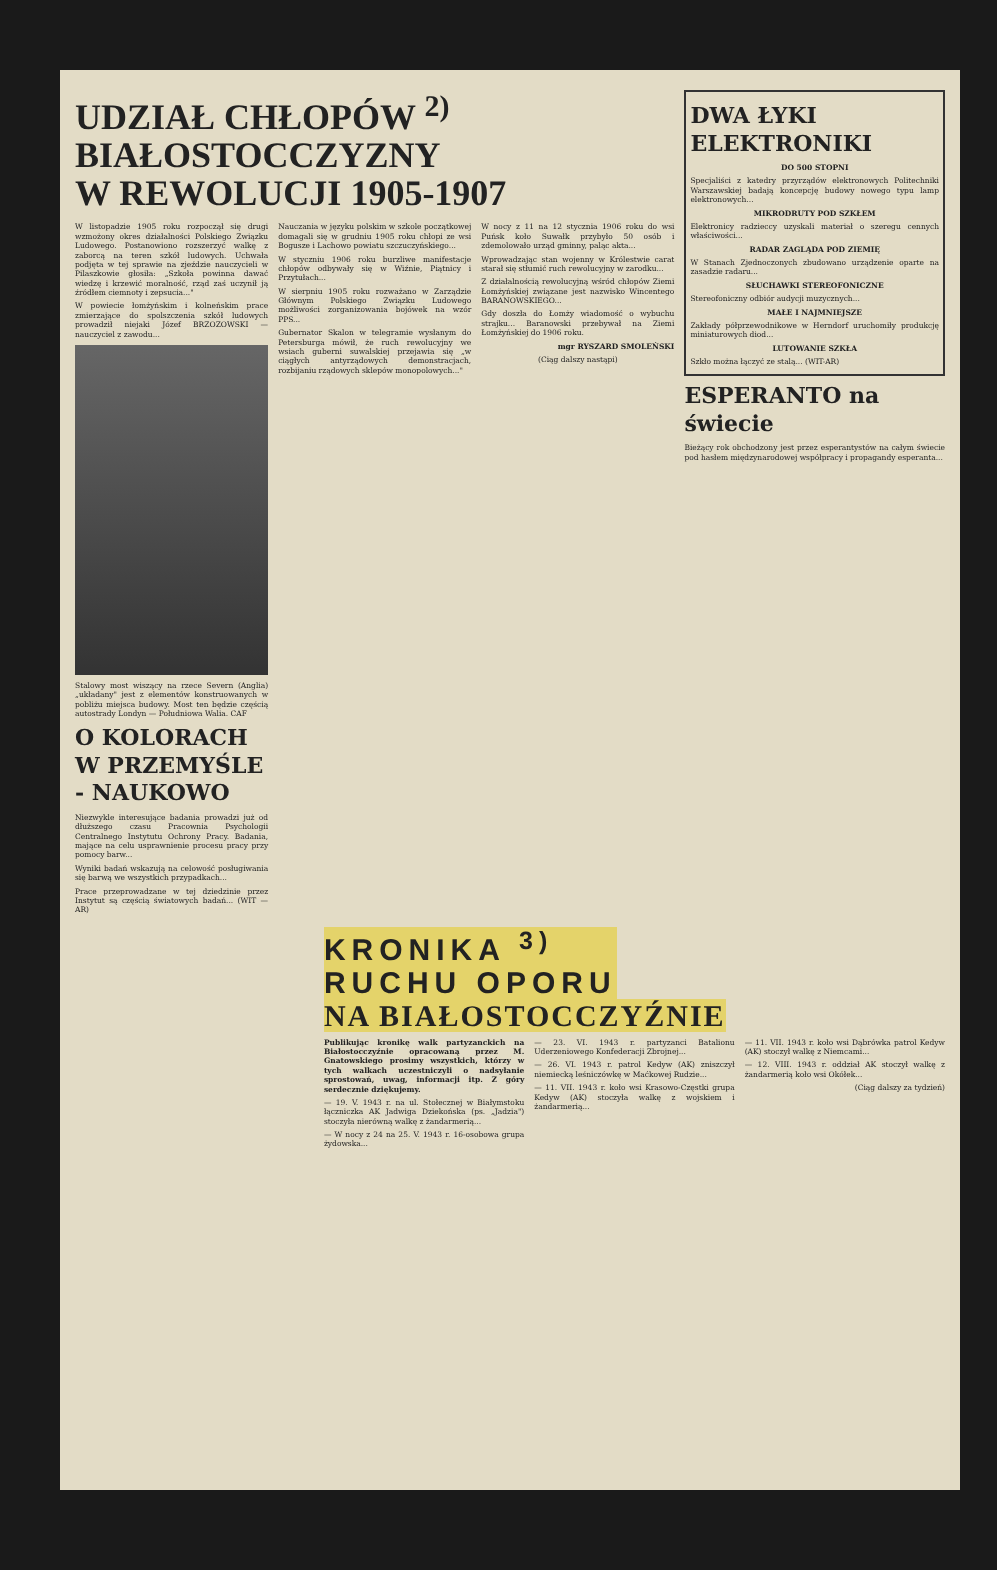UDZIAŁ CHŁOPÓW <sup>2)</sup>
BIAŁOSTOCCZYZNY
W REWOLUCJI 1905-1907
W listopadzie 1905 roku rozpoczął się drugi wzmożony okres działalności Polskiego Związku Ludowego. Postanowiono rozszerzyć walkę z zaborcą na teren szkół ludowych. Uchwała podjęta w tej sprawie na zjeździe nauczycieli w Pilaszkowie głosiła: „Szkoła powinna dawać wiedzę i krzewić moralność, rząd zaś uczynił ją źródłem ciemnoty i zepsucia..."
W powiecie łomżyńskim i kolneńskim prace zmierzające do spolszczenia szkół ludowych prowadził niejaki Józef BRZOZOWSKI — nauczyciel z zawodu...
Stalowy most wiszący na rzece Severn (Anglia) „układany" jest z elementów konstruowanych w pobliżu miejsca budowy. Most ten będzie częścią autostrady Londyn — Południowa Walia. CAF
O KOLORACH W PRZEMYŚLE - NAUKOWO
Niezwykle interesujące badania prowadzi już od dłuższego czasu Pracownia Psychologii Centralnego Instytutu Ochrony Pracy. Badania, mające na celu usprawnienie procesu pracy przy pomocy barw...
Wyniki badań wskazują na celowość posługiwania się barwą we wszystkich przypadkach...
Prace przeprowadzane w tej dziedzinie przez Instytut są częścią światowych badań... (WIT — AR)
Nauczania w języku polskim w szkole początkowej domagali się w grudniu 1905 roku chłopi ze wsi Bogusze i Lachowo powiatu szczuczyńskiego...
W styczniu 1906 roku burzliwe manifestacje chłopów odbywały się w Wiźnie, Piątnicy i Przytułach...
W sierpniu 1905 roku rozważano w Zarządzie Głównym Polskiego Związku Ludowego możliwości zorganizowania bojówek na wzór PPS...
Gubernator Skalon w telegramie wysłanym do Petersburga mówił, że ruch rewolucyjny we wsiach guberni suwalskiej przejawia się „w ciągłych antyrządowych demonstracjach, rozbijaniu rządowych sklepów monopolowych..."
W nocy z 11 na 12 stycznia 1906 roku do wsi Puńsk koło Suwałk przybyło 50 osób i zdemolowało urząd gminny, paląc akta...
Wprowadzając stan wojenny w Królestwie carat starał się stłumić ruch rewolucyjny w zarodku...
Z działalnością rewolucyjną wśród chłopów Ziemi Łomżyńskiej związane jest nazwisko Wincentego BARANOWSKIEGO...
Gdy doszła do Łomży wiadomość o wybuchu strajku... Baranowski przebywał na Ziemi Łomżyńskiej do 1906 roku.
mgr RYSZARD SMOLEŃSKI
(Ciąg dalszy nastąpi)
DWA ŁYKI ELEKTRONIKI
DO 500 STOPNI
Specjaliści z katedry przyrządów elektronowych Politechniki Warszawskiej badają koncepcję budowy nowego typu lamp elektronowych...
MIKRODRUTY POD SZKŁEM
Elektronicy radzieccy uzyskali materiał o szeregu cennych właściwości...
RADAR ZAGLĄDA POD ZIEMIĘ
W Stanach Zjednoczonych zbudowano urządzenie oparte na zasadzie radaru...
SŁUCHAWKI STEREOFONICZNE
Stereofoniczny odbiór audycji muzycznych...
MAŁE I NAJMNIEJSZE
Zakłady półprzewodnikowe w Herndorf uruchomiły produkcję miniaturowych diod...
LUTOWANIE SZKŁA
Szkło można łączyć ze stalą... (WIT-AR)
ESPERANTO na świecie
Bieżący rok obchodzony jest przez esperantystów na całym świecie pod hasłem międzynarodowej współpracy i propagandy esperanta...
KRONIKA <sup>3)</sup>
RUCHU OPORU
NA BIAŁOSTOCCZYŹNIE
Publikując kronikę walk partyzanckich na Białostocczyźnie opracowaną przez M. Gnatowskiego prosimy wszystkich, którzy w tych walkach uczestniczyli o nadsyłanie sprostowań, uwag, informacji itp. Z góry serdecznie dziękujemy.
— 19. V. 1943 r. na ul. Stołecznej w Białymstoku łączniczka AK Jadwiga Dziekońska (ps. „Jadzia") stoczyła nierówną walkę z żandarmerią...
— W nocy z 24 na 25. V. 1943 r. 16-osobowa grupa żydowska...
— 23. VI. 1943 r. partyzanci Batalionu Uderzeniowego Konfederacji Zbrojnej...
— 26. VI. 1943 r. patrol Kedyw (AK) zniszczył niemiecką leśniczówkę w Maćkowej Rudzie...
— 11. VII. 1943 r. koło wsi Krasowo-Częstki grupa Kedyw (AK) stoczyła walkę z wojskiem i żandarmerią...
— 11. VII. 1943 r. koło wsi Dąbrówka patrol Kedyw (AK) stoczył walkę z Niemcami...
— 12. VIII. 1943 r. oddział AK stoczył walkę z żandarmerią koło wsi Okółek...
(Ciąg dalszy za tydzień)